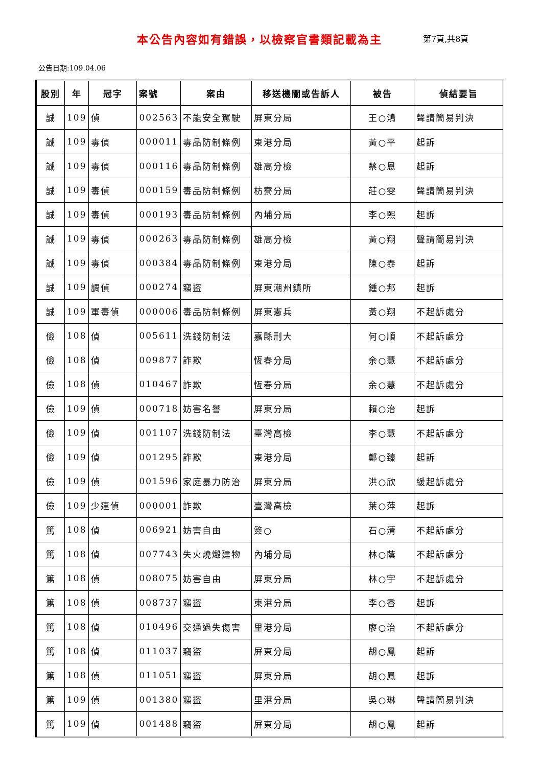本公告內容如有錯誤，以檢察官書類記載為主 第7頁,共8頁
公告日期:109.04.06
| 股別 | 年 | 冠字 | 案號 | 案由 | 移送機關或告訴人 | 被告 | 偵結要旨 |
| --- | --- | --- | --- | --- | --- | --- | --- |
| 誠 | 109 | 偵 | 002563 | 不能安全駕駛 | 屏東分局 | 王○鴻 | 聲請簡易判決 |
| 誠 | 109 | 毒偵 | 000011 | 毒品防制條例 | 東港分局 | 黃○平 | 起訴 |
| 誠 | 109 | 毒偵 | 000116 | 毒品防制條例 | 雄高分檢 | 蔡○恩 | 起訴 |
| 誠 | 109 | 毒偵 | 000159 | 毒品防制條例 | 枋寮分局 | 莊○雯 | 聲請簡易判決 |
| 誠 | 109 | 毒偵 | 000193 | 毒品防制條例 | 內埔分局 | 李○熙 | 起訴 |
| 誠 | 109 | 毒偵 | 000263 | 毒品防制條例 | 雄高分檢 | 黃○翔 | 聲請簡易判決 |
| 誠 | 109 | 毒偵 | 000384 | 毒品防制條例 | 東港分局 | 陳○泰 | 起訴 |
| 誠 | 109 | 調偵 | 000274 | 竊盜 | 屏東潮州鎮所 | 鍾○邦 | 起訴 |
| 誠 | 109 | 軍毒偵 | 000006 | 毒品防制條例 | 屏東憲兵 | 黃○翔 | 不起訴處分 |
| 儉 | 108 | 偵 | 005611 | 洗錢防制法 | 嘉縣刑大 | 何○順 | 不起訴處分 |
| 儉 | 108 | 偵 | 009877 | 詐欺 | 恆春分局 | 余○慧 | 不起訴處分 |
| 儉 | 108 | 偵 | 010467 | 詐欺 | 恆春分局 | 余○慧 | 不起訴處分 |
| 儉 | 109 | 偵 | 000718 | 妨害名譽 | 屏東分局 | 賴○治 | 起訴 |
| 儉 | 109 | 偵 | 001107 | 洗錢防制法 | 臺灣高檢 | 李○慧 | 不起訴處分 |
| 儉 | 109 | 偵 | 001295 | 詐欺 | 東港分局 | 鄭○臻 | 起訴 |
| 儉 | 109 | 偵 | 001596 | 家庭暴力防治 | 屏東分局 | 洪○欣 | 緩起訴處分 |
| 儉 | 109 | 少連偵 | 000001 | 詐欺 | 臺灣高檢 | 葉○萍 | 起訴 |
| 篤 | 108 | 偵 | 006921 | 妨害自由 | 簽○ | 石○清 | 不起訴處分 |
| 篤 | 108 | 偵 | 007743 | 失火燒燬建物 | 內埔分局 | 林○蔭 | 不起訴處分 |
| 篤 | 108 | 偵 | 008075 | 妨害自由 | 屏東分局 | 林○宇 | 不起訴處分 |
| 篤 | 108 | 偵 | 008737 | 竊盜 | 東港分局 | 李○香 | 起訴 |
| 篤 | 108 | 偵 | 010496 | 交通過失傷害 | 里港分局 | 廖○治 | 不起訴處分 |
| 篤 | 108 | 偵 | 011037 | 竊盜 | 屏東分局 | 胡○鳳 | 起訴 |
| 篤 | 108 | 偵 | 011051 | 竊盜 | 屏東分局 | 胡○鳳 | 起訴 |
| 篤 | 109 | 偵 | 001380 | 竊盜 | 里港分局 | 吳○琳 | 聲請簡易判決 |
| 篤 | 109 | 偵 | 001488 | 竊盜 | 屏東分局 | 胡○鳳 | 起訴 |